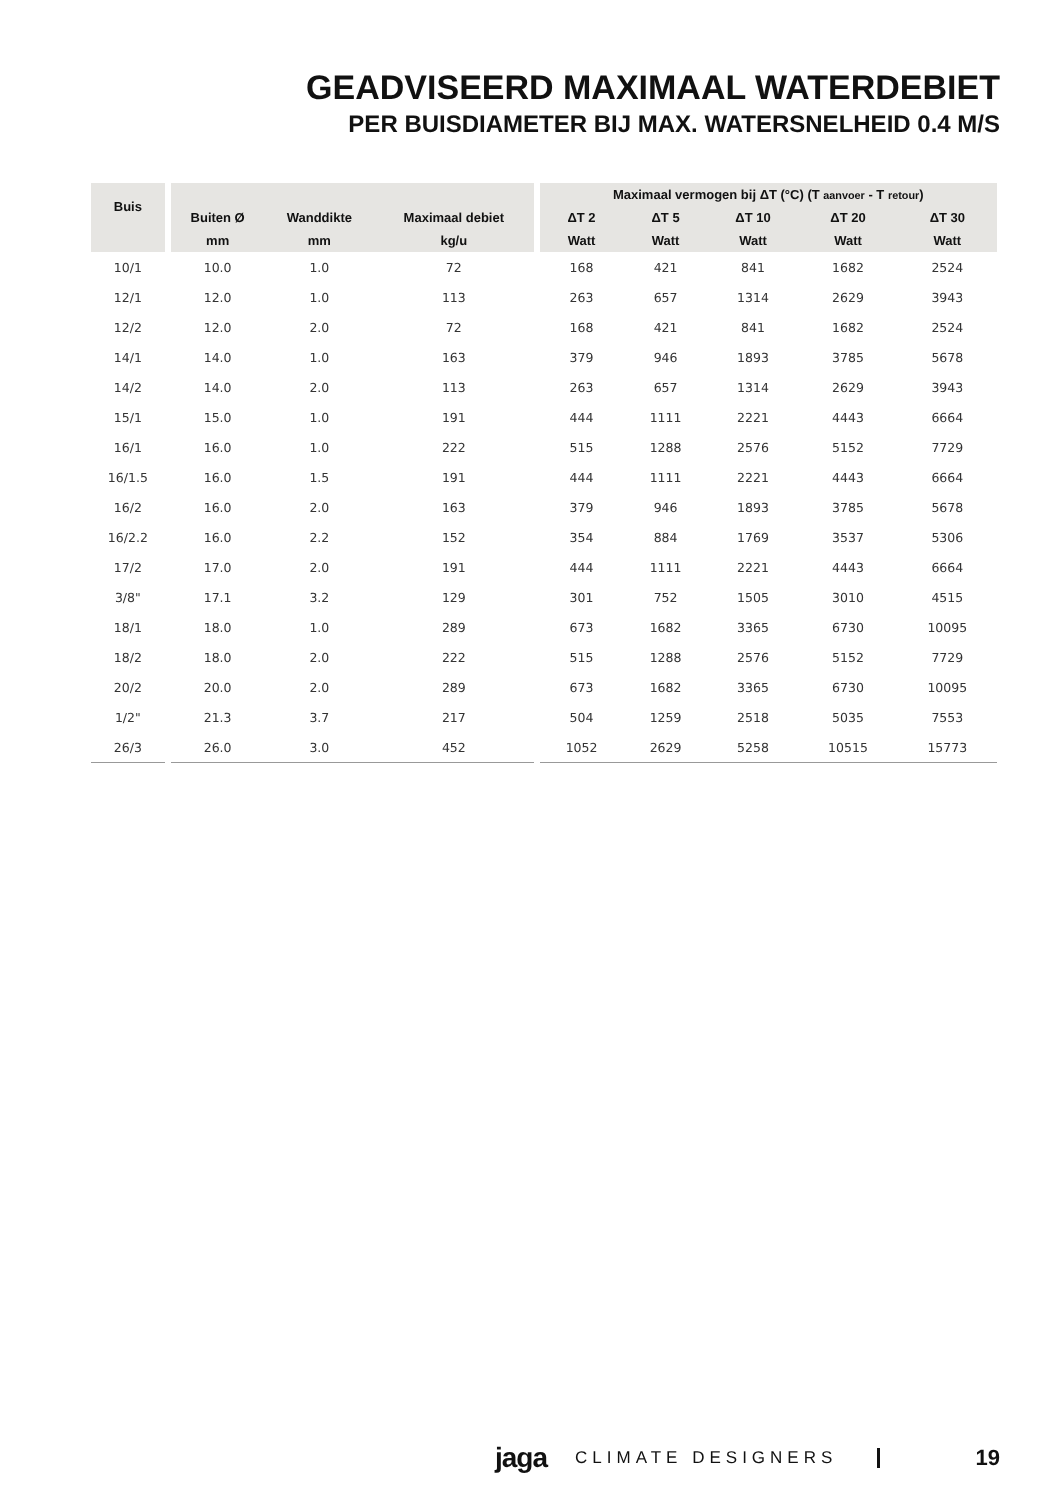GEADVISEERD MAXIMAAL WATERDEBIET
PER BUISDIAMETER BIJ MAX. WATERSNELHEID 0.4 M/S
| Buis | | | | | | Maximaal vermogen bij ΔT (°C) (T aanvoer - T retour ) | | | | |
| | | Buiten Ø | Wanddikte | Maximaal debiet | | ΔT 2 | ΔT 5 | ΔT 10 | ΔT 20 | ΔT 30 |
| | | mm | mm | kg/u | | Watt | Watt | Watt | Watt | Watt |
| 10/1 | | 10.0 | 1.0 | 72 | | 168 | 421 | 841 | 1682 | 2524 |
| 12/1 | | 12.0 | 1.0 | 113 | | 263 | 657 | 1314 | 2629 | 3943 |
| 12/2 | | 12.0 | 2.0 | 72 | | 168 | 421 | 841 | 1682 | 2524 |
| 14/1 | | 14.0 | 1.0 | 163 | | 379 | 946 | 1893 | 3785 | 5678 |
| 14/2 | | 14.0 | 2.0 | 113 | | 263 | 657 | 1314 | 2629 | 3943 |
| 15/1 | | 15.0 | 1.0 | 191 | | 444 | 1111 | 2221 | 4443 | 6664 |
| 16/1 | | 16.0 | 1.0 | 222 | | 515 | 1288 | 2576 | 5152 | 7729 |
| 16/1.5 | | 16.0 | 1.5 | 191 | | 444 | 1111 | 2221 | 4443 | 6664 |
| 16/2 | | 16.0 | 2.0 | 163 | | 379 | 946 | 1893 | 3785 | 5678 |
| 16/2.2 | | 16.0 | 2.2 | 152 | | 354 | 884 | 1769 | 3537 | 5306 |
| 17/2 | | 17.0 | 2.0 | 191 | | 444 | 1111 | 2221 | 4443 | 6664 |
| 3/8" | | 17.1 | 3.2 | 129 | | 301 | 752 | 1505 | 3010 | 4515 |
| 18/1 | | 18.0 | 1.0 | 289 | | 673 | 1682 | 3365 | 6730 | 10095 |
| 18/2 | | 18.0 | 2.0 | 222 | | 515 | 1288 | 2576 | 5152 | 7729 |
| 20/2 | | 20.0 | 2.0 | 289 | | 673 | 1682 | 3365 | 6730 | 10095 |
| 1/2" | | 21.3 | 3.7 | 217 | | 504 | 1259 | 2518 | 5035 | 7553 |
| 26/3 | | 26.0 | 3.0 | 452 | | 1052 | 2629 | 5258 | 10515 | 15773 |
jaga CLIMATE DESIGNERS 19